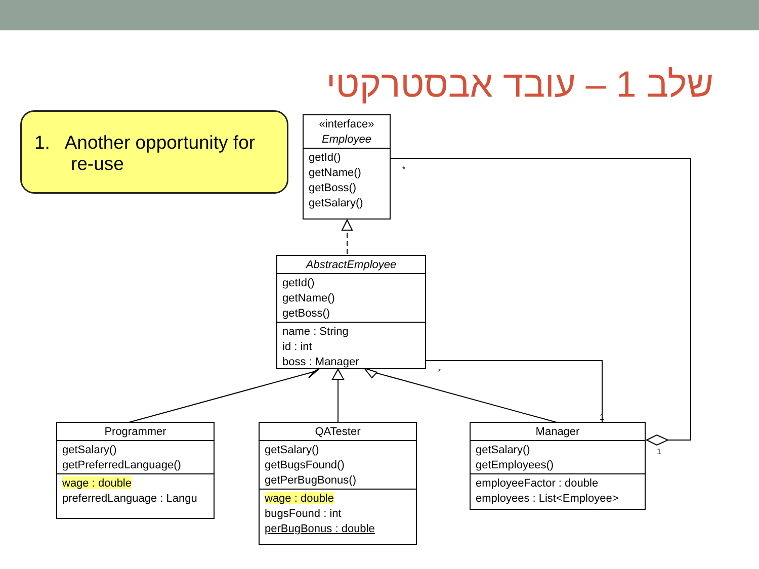שלב 1 – עובד אבסטרקטי
1. Another opportunity for
re-use
*
*
1
1
«interface»
Employee
getId()
getName()
getBoss()
getSalary()
AbstractEmployee
getId()
getName()
getBoss()
name : String
id : int
boss : Manager
Programmer
getSalary()
getPreferredLanguage()
wage : double
preferredLanguage : Langu
QATester
getSalary()
getBugsFound()
getPerBugBonus()
wage : double
bugsFound : int
perBugBonus : double
Manager
getSalary()
getEmployees()
employeeFactor : double
employees : List<Employee>